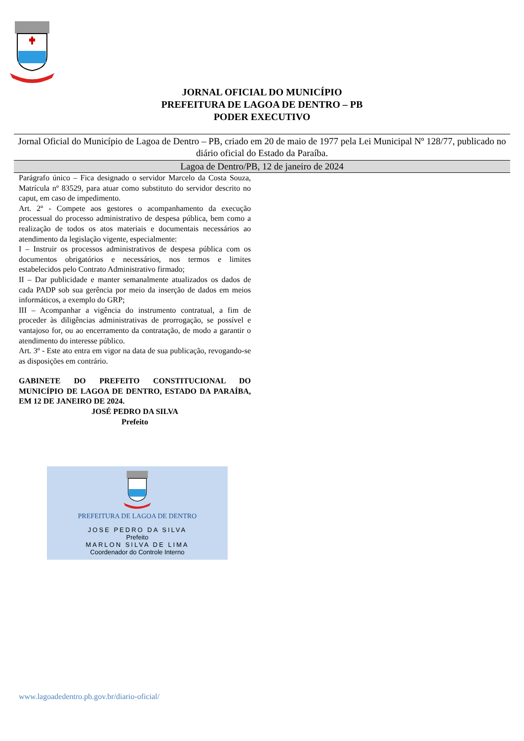JORNAL OFICIAL DO MUNICÍPIO
PREFEITURA DE LAGOA DE DENTRO – PB
PODER EXECUTIVO
Jornal Oficial do Município de Lagoa de Dentro – PB, criado em 20 de maio de 1977 pela Lei Municipal Nº 128/77, publicado no diário oficial do Estado da Paraíba.
Lagoa de Dentro/PB, 12 de janeiro de 2024
Parágrafo único – Fica designado o servidor Marcelo da Costa Souza, Matrícula nº 83529, para atuar como substituto do servidor descrito no caput, em caso de impedimento.
Art. 2º - Compete aos gestores o acompanhamento da execução processual do processo administrativo de despesa pública, bem como a realização de todos os atos materiais e documentais necessários ao atendimento da legislação vigente, especialmente:
I – Instruir os processos administrativos de despesa pública com os documentos obrigatórios e necessários, nos termos e limites estabelecidos pelo Contrato Administrativo firmado;
II – Dar publicidade e manter semanalmente atualizados os dados de cada PADP sob sua gerência por meio da inserção de dados em meios informáticos, a exemplo do GRP;
III – Acompanhar a vigência do instrumento contratual, a fim de proceder às diligências administrativas de prorrogação, se possível e vantajoso for, ou ao encerramento da contratação, de modo a garantir o atendimento do interesse público.
Art. 3º - Este ato entra em vigor na data de sua publicação, revogando-se as disposições em contrário.
GABINETE DO PREFEITO CONSTITUCIONAL DO MUNICÍPIO DE LAGOA DE DENTRO, ESTADO DA PARAÍBA, EM 12 DE JANEIRO DE 2024.
JOSÉ PEDRO DA SILVA
Prefeito
PREFEITURA DE LAGOA DE DENTRO
JOSE PEDRO DA SILVA
Prefeito
MARLON SILVA DE LIMA
Coordenador do Controle Interno
www.lagoadedentro.pb.gov.br/diario-oficial/